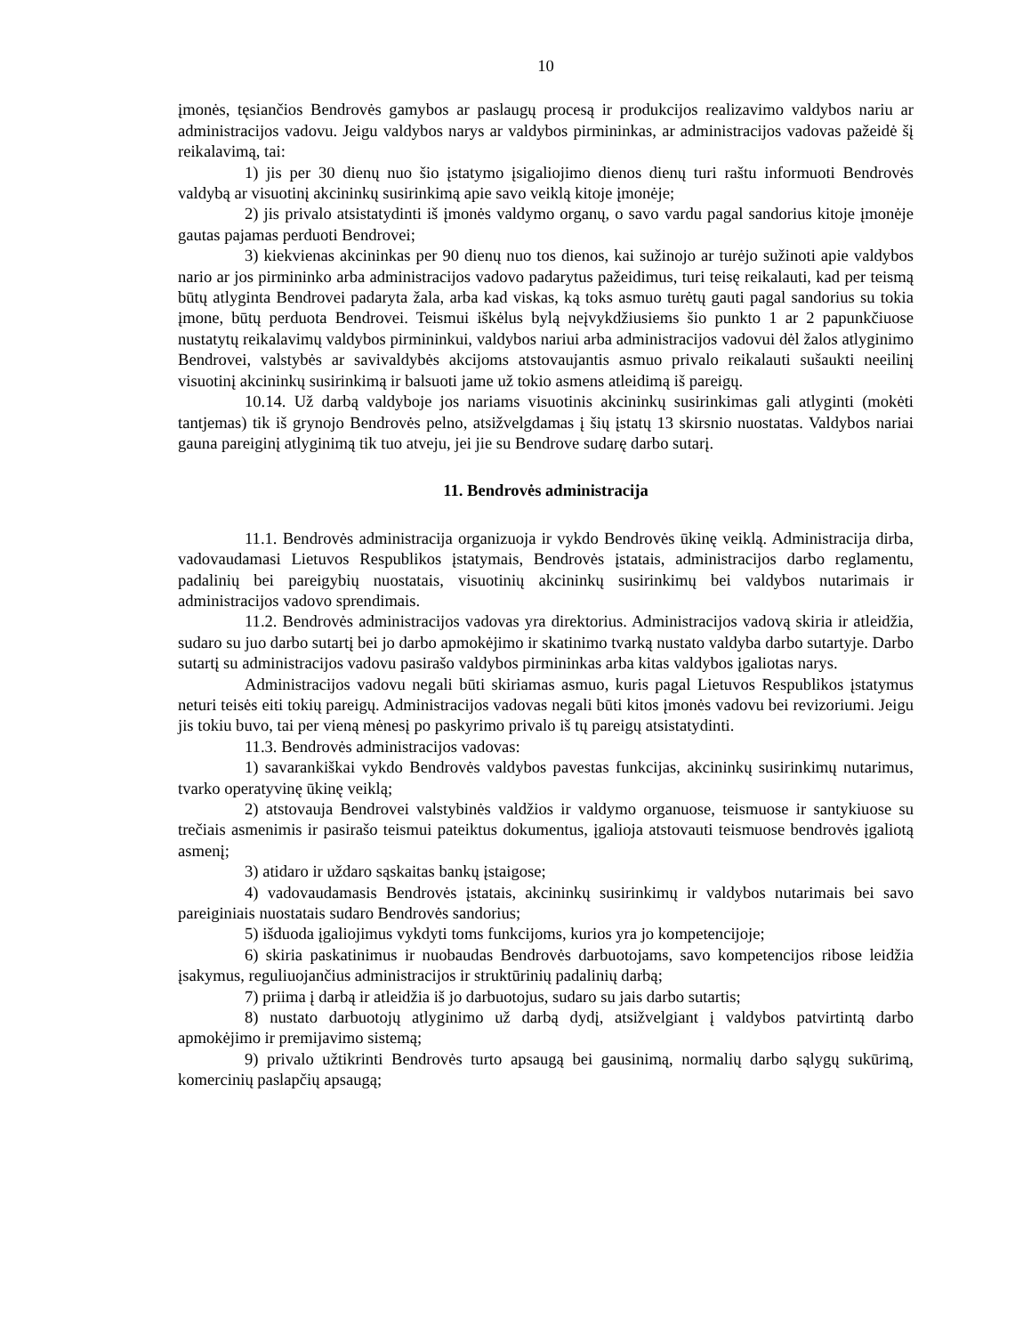10
įmonės, tęsiančios Bendrovės gamybos ar paslaugų procesą ir produkcijos realizavimo valdybos nariu ar administracijos vadovu. Jeigu valdybos narys ar valdybos pirmininkas, ar administracijos vadovas pažeidė šį reikalavimą, tai:
1) jis per 30 dienų nuo šio įstatymo įsigaliojimo dienos dienų turi raštu informuoti Bendrovės valdybą ar visuotinį akcininkų susirinkimą apie savo veiklą kitoje įmonėje;
2) jis privalo atsistatydinti iš įmonės valdymo organų, o savo vardu pagal sandorius kitoje įmonėje gautas pajamas perduoti Bendrovei;
3) kiekvienas akcininkas per 90 dienų nuo tos dienos, kai sužinojo ar turėjo sužinoti apie valdybos nario ar jos pirmininko arba administracijos vadovo padarytus pažeidimus, turi teisę reikalauti, kad per teismą būtų atlyginta Bendrovei padaryta žala, arba kad viskas, ką toks asmuo turėtų gauti pagal sandorius su tokia įmone, būtų perduota Bendrovei. Teismui iškėlus bylą neįvykdžiusiems šio punkto 1 ar 2 papunkčiuose nustatytų reikalavimų valdybos pirmininkui, valdybos nariui arba administracijos vadovui dėl žalos atlyginimo Bendrovei, valstybės ar savivaldybės akcijoms atstovaujantis asmuo privalo reikalauti sušaukti neeilinį visuotinį akcininkų susirinkimą ir balsuoti jame už tokio asmens atleidimą iš pareigų.
10.14. Už darbą valdyboje jos nariams visuotinis akcininkų susirinkimas gali atlyginti (mokėti tantjemas) tik iš grynojo Bendrovės pelno, atsižvelgdamas į šių įstatų 13 skirsnio nuostatas. Valdybos nariai gauna pareiginį atlyginimą tik tuo atveju, jei jie su Bendrove sudarę darbo sutarį.
11. Bendrovės administracija
11.1. Bendrovės administracija organizuoja ir vykdo Bendrovės ūkinę veiklą. Administracija dirba, vadovaudamasi Lietuvos Respublikos įstatymais, Bendrovės įstatais, administracijos darbo reglamentu, padalinių bei pareigybių nuostatais, visuotinių akcininkų susirinkimų bei valdybos nutarimais ir administracijos vadovo sprendimais.
11.2. Bendrovės administracijos vadovas yra direktorius. Administracijos vadovą skiria ir atleidžia, sudaro su juo darbo sutartį bei jo darbo apmokėjimo ir skatinimo tvarką nustato valdyba darbo sutartyje. Darbo sutartį su administracijos vadovu pasirašo valdybos pirmininkas arba kitas valdybos įgaliotas narys.
Administracijos vadovu negali būti skiriamas asmuo, kuris pagal Lietuvos Respublikos įstatymus neturi teisės eiti tokių pareigų. Administracijos vadovas negali būti kitos įmonės vadovu bei revizoriumi. Jeigu jis tokiu buvo, tai per vieną mėnesį po paskyrimo privalo iš tų pareigų atsistatydinti.
11.3. Bendrovės administracijos vadovas:
1) savarankiškai vykdo Bendrovės valdybos pavestas funkcijas, akcininkų susirinkimų nutarimus, tvarko operatyvinę ūkinę veiklą;
2) atstovauja Bendrovei valstybinės valdžios ir valdymo organuose, teismuose ir santykiuose su trečiais asmenimis ir pasirašo teismui pateiktus dokumentus, įgalioja atstovauti teismuose bendrovės įgaliotą asmenį;
3) atidaro ir uždaro sąskaitas bankų įstaigose;
4) vadovaudamasis Bendrovės įstatais, akcininkų susirinkimų ir valdybos nutarimais bei savo pareiginiais nuostatais sudaro Bendrovės sandorius;
5) išduoda įgaliojimus vykdyti toms funkcijoms, kurios yra jo kompetencijoje;
6) skiria paskatinimus ir nuobaudas Bendrovės darbuotojams, savo kompetencijos ribose leidžia įsakymus, reguliuojančius administracijos ir struktūrinių padalinių darbą;
7) priima į darbą ir atleidžia iš jo darbuotojus, sudaro su jais darbo sutartis;
8) nustato darbuotojų atlyginimo už darbą dydį, atsižvelgiant į valdybos patvirtintą darbo apmokėjimo ir premijavimo sistemą;
9) privalo užtikrinti Bendrovės turto apsaugą bei gausinimą, normalių darbo sąlygų sukūrimą, komercinių paslapčių apsaugą;